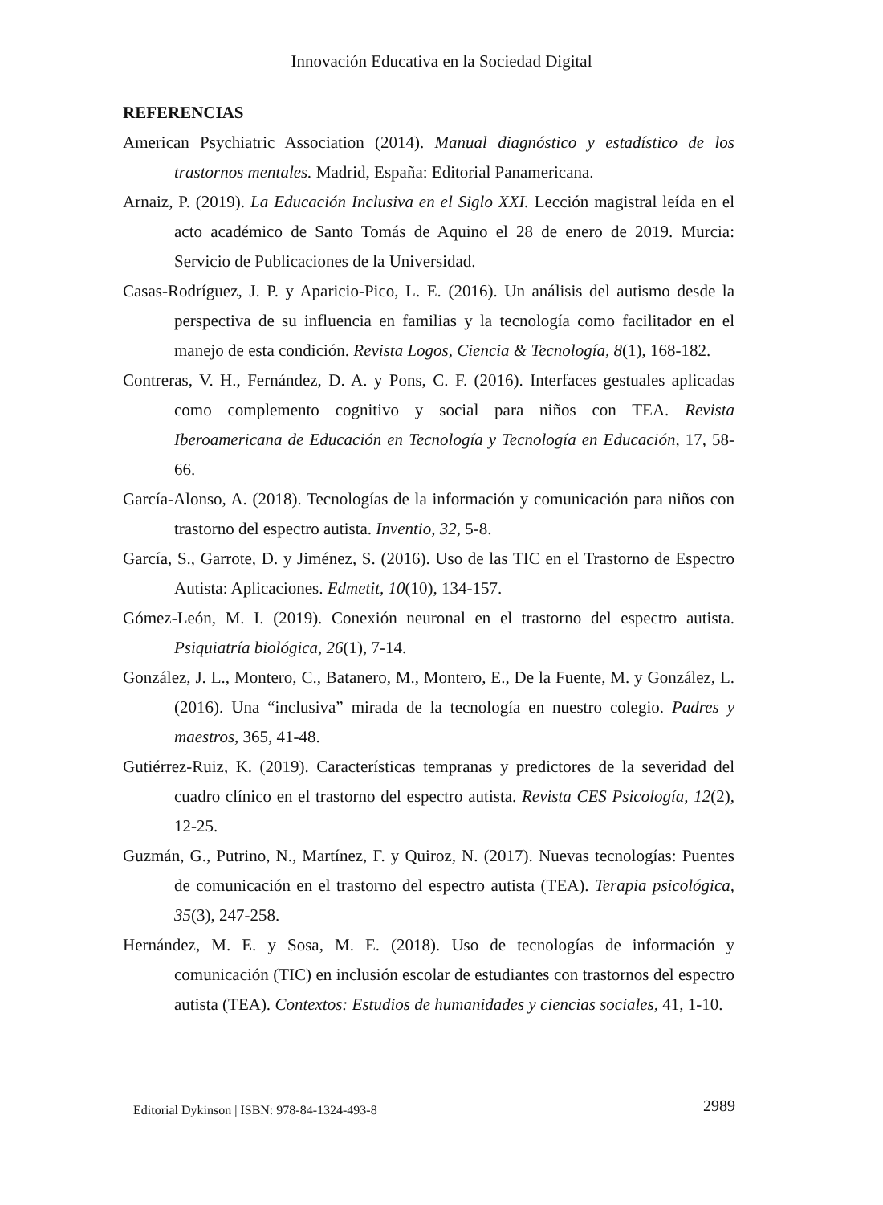Innovación Educativa en la Sociedad Digital
REFERENCIAS
American Psychiatric Association (2014). Manual diagnóstico y estadístico de los trastornos mentales. Madrid, España: Editorial Panamericana.
Arnaiz, P. (2019). La Educación Inclusiva en el Siglo XXI. Lección magistral leída en el acto académico de Santo Tomás de Aquino el 28 de enero de 2019. Murcia: Servicio de Publicaciones de la Universidad.
Casas-Rodríguez, J. P. y Aparicio-Pico, L. E. (2016). Un análisis del autismo desde la perspectiva de su influencia en familias y la tecnología como facilitador en el manejo de esta condición. Revista Logos, Ciencia & Tecnología, 8(1), 168-182.
Contreras, V. H., Fernández, D. A. y Pons, C. F. (2016). Interfaces gestuales aplicadas como complemento cognitivo y social para niños con TEA. Revista Iberoamericana de Educación en Tecnología y Tecnología en Educación, 17, 58-66.
García-Alonso, A. (2018). Tecnologías de la información y comunicación para niños con trastorno del espectro autista. Inventio, 32, 5-8.
García, S., Garrote, D. y Jiménez, S. (2016). Uso de las TIC en el Trastorno de Espectro Autista: Aplicaciones. Edmetit, 10(10), 134-157.
Gómez-León, M. I. (2019). Conexión neuronal en el trastorno del espectro autista. Psiquiatría biológica, 26(1), 7-14.
González, J. L., Montero, C., Batanero, M., Montero, E., De la Fuente, M. y González, L. (2016). Una “inclusiva” mirada de la tecnología en nuestro colegio. Padres y maestros, 365, 41-48.
Gutiérrez-Ruiz, K. (2019). Características tempranas y predictores de la severidad del cuadro clínico en el trastorno del espectro autista. Revista CES Psicología, 12(2), 12-25.
Guzmán, G., Putrino, N., Martínez, F. y Quiroz, N. (2017). Nuevas tecnologías: Puentes de comunicación en el trastorno del espectro autista (TEA). Terapia psicológica, 35(3), 247-258.
Hernández, M. E. y Sosa, M. E. (2018). Uso de tecnologías de información y comunicación (TIC) en inclusión escolar de estudiantes con trastornos del espectro autista (TEA). Contextos: Estudios de humanidades y ciencias sociales, 41, 1-10.
Editorial Dykinson | ISBN: 978-84-1324-493-8 2989